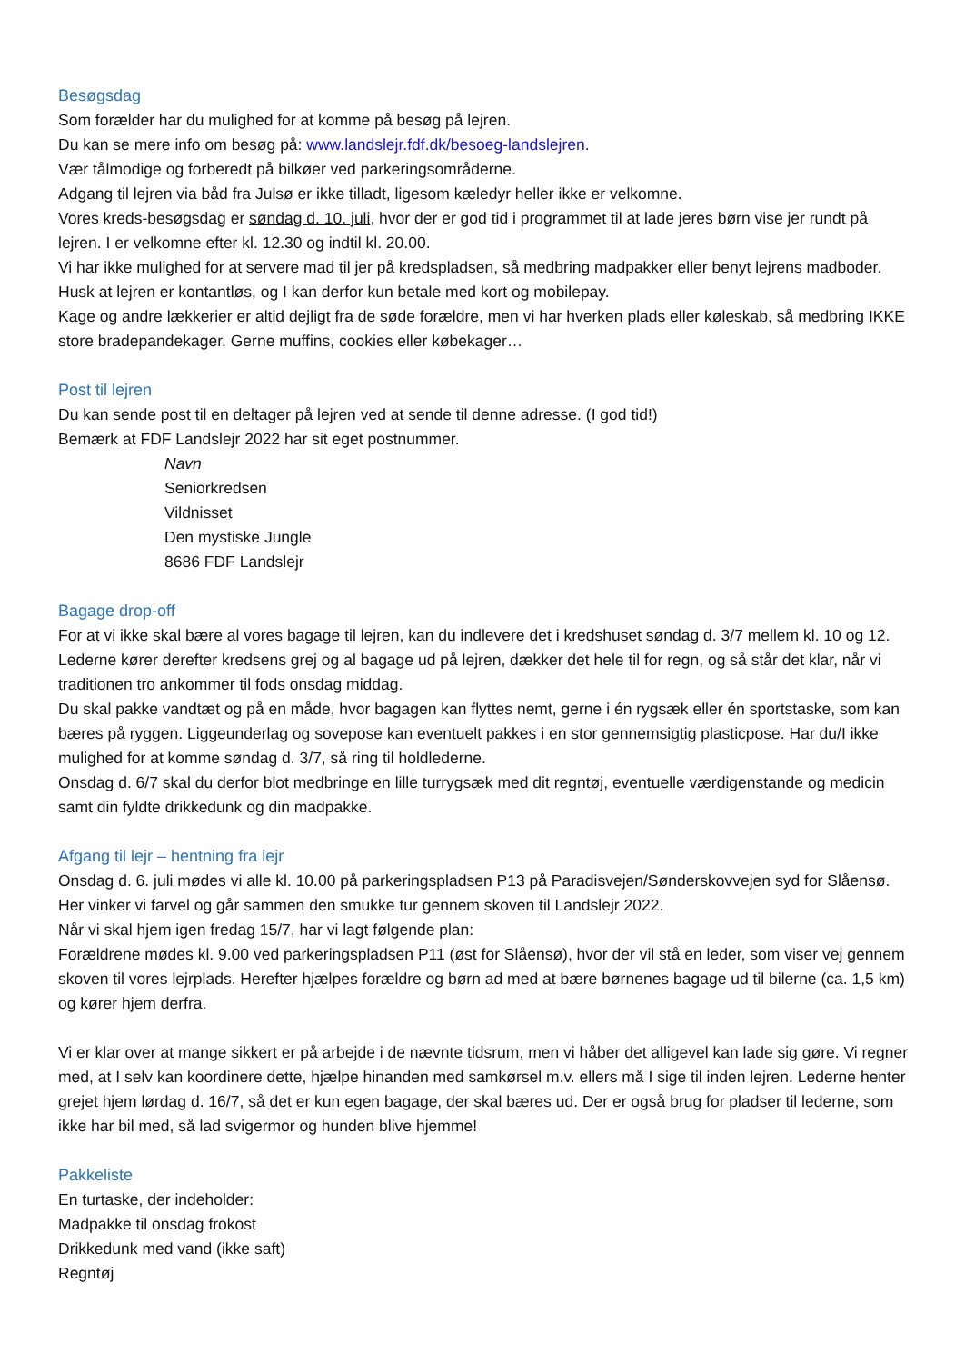Besøgsdag
Som forælder har du mulighed for at komme på besøg på lejren.
Du kan se mere info om besøg på: www.landslejr.fdf.dk/besoeg-landslejren.
Vær tålmodige og forberedt på bilkøer ved parkeringsområderne.
Adgang til lejren via båd fra Julsø er ikke tilladt, ligesom kæledyr heller ikke er velkomne.
Vores kreds-besøgsdag er søndag d. 10. juli, hvor der er god tid i programmet til at lade jeres børn vise jer rundt på lejren. I er velkomne efter kl. 12.30 og indtil kl. 20.00.
Vi har ikke mulighed for at servere mad til jer på kredspladsen, så medbring madpakker eller benyt lejrens madboder. Husk at lejren er kontantløs, og I kan derfor kun betale med kort og mobilepay.
Kage og andre lækkerier er altid dejligt fra de søde forældre, men vi har hverken plads eller køleskab, så medbring IKKE store bradepandekager. Gerne muffins, cookies eller købekager…
Post til lejren
Du kan sende post til en deltager på lejren ved at sende til denne adresse. (I god tid!)
Bemærk at FDF Landslejr 2022 har sit eget postnummer.
Navn
Seniorkredsen
Vildnisset
Den mystiske Jungle
8686 FDF Landslejr
Bagage drop-off
For at vi ikke skal bære al vores bagage til lejren, kan du indlevere det i kredshuset søndag d. 3/7 mellem kl. 10 og 12. Lederne kører derefter kredsens grej og al bagage ud på lejren, dækker det hele til for regn, og så står det klar, når vi traditionen tro ankommer til fods onsdag middag.
Du skal pakke vandtæt og på en måde, hvor bagagen kan flyttes nemt, gerne i én rygsæk eller én sportstaske, som kan bæres på ryggen. Liggeunderlag og sovepose kan eventuelt pakkes i en stor gennemsigtig plasticpose. Har du/I ikke mulighed for at komme søndag d. 3/7, så ring til holdlederne.
Onsdag d. 6/7 skal du derfor blot medbringe en lille turrygsæk med dit regntøj, eventuelle værdigenstande og medicin samt din fyldte drikkedunk og din madpakke.
Afgang til lejr – hentning fra lejr
Onsdag d. 6. juli mødes vi alle kl. 10.00 på parkeringspladsen P13 på Paradisvejen/Sønderskovvejen syd for Slåensø. Her vinker vi farvel og går sammen den smukke tur gennem skoven til Landslejr 2022.
Når vi skal hjem igen fredag 15/7, har vi lagt følgende plan:
Forældrene mødes kl. 9.00 ved parkeringspladsen P11 (øst for Slåensø), hvor der vil stå en leder, som viser vej gennem skoven til vores lejrplads. Herefter hjælpes forældre og børn ad med at bære børnenes bagage ud til bilerne (ca. 1,5 km) og kører hjem derfra.
Vi er klar over at mange sikkert er på arbejde i de nævnte tidsrum, men vi håber det alligevel kan lade sig gøre. Vi regner med, at I selv kan koordinere dette, hjælpe hinanden med samkørsel m.v. ellers må I sige til inden lejren. Lederne henter grejet hjem lørdag d. 16/7, så det er kun egen bagage, der skal bæres ud. Der er også brug for pladser til lederne, som ikke har bil med, så lad svigermor og hunden blive hjemme!
Pakkeliste
En turtaske, der indeholder:
Madpakke til onsdag frokost
Drikkedunk med vand (ikke saft)
Regntøj